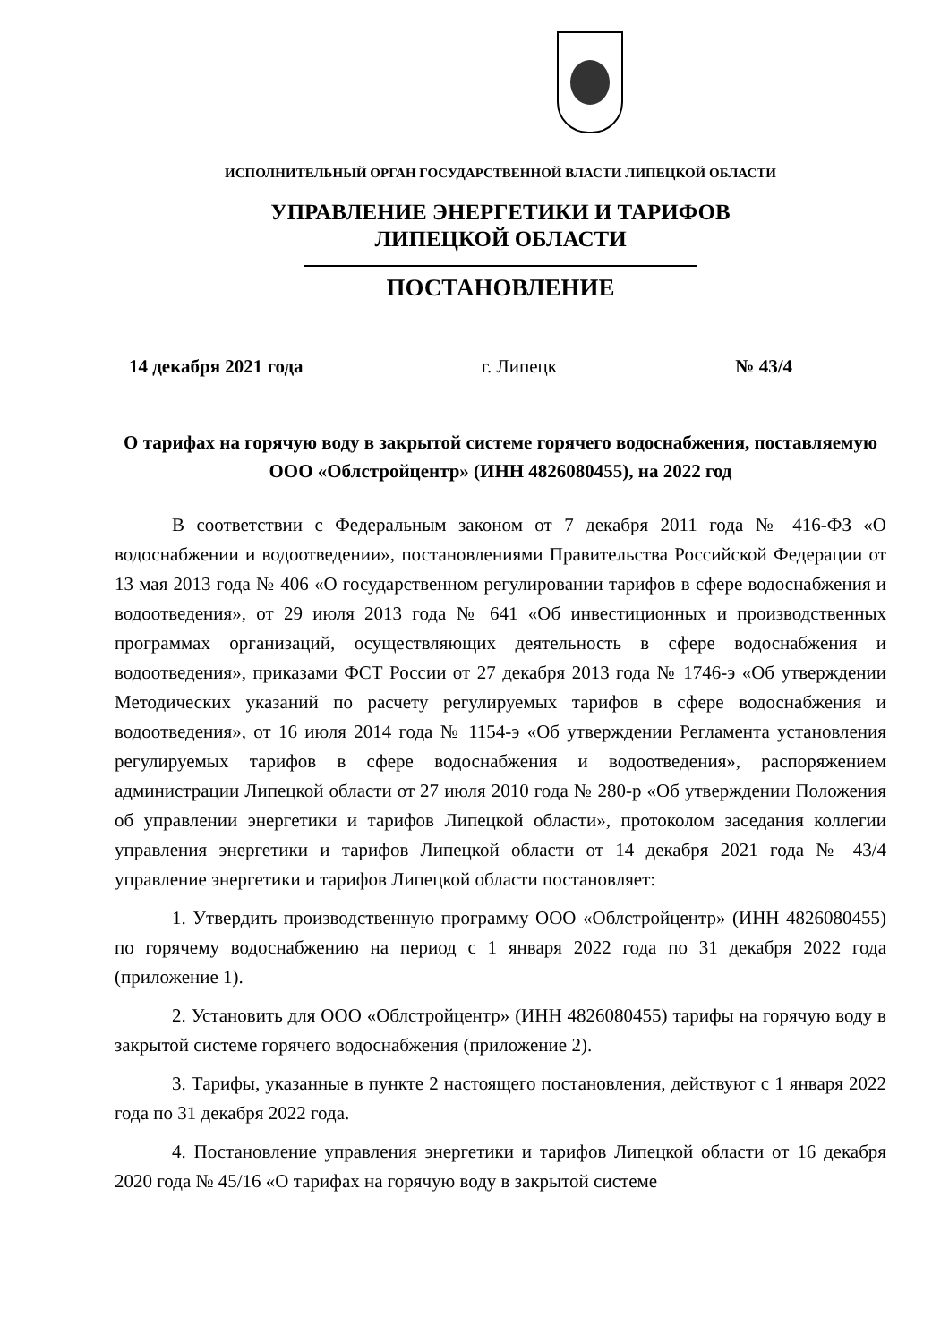ИСПОЛНИТЕЛЬНЫЙ ОРГАН ГОСУДАРСТВЕННОЙ ВЛАСТИ ЛИПЕЦКОЙ ОБЛАСТИ
УПРАВЛЕНИЕ ЭНЕРГЕТИКИ И ТАРИФОВ
ЛИПЕЦКОЙ ОБЛАСТИ
ПОСТАНОВЛЕНИЕ
14 декабря 2021 года г. Липецк № 43/4
О тарифах на горячую воду в закрытой системе горячего водоснабжения, поставляемую ООО «Облстройцентр» (ИНН 4826080455), на 2022 год
В соответствии с Федеральным законом от 7 декабря 2011 года № 416-ФЗ «О водоснабжении и водоотведении», постановлениями Правительства Российской Федерации от 13 мая 2013 года № 406 «О государственном регулировании тарифов в сфере водоснабжения и водоотведения», от 29 июля 2013 года № 641 «Об инвестиционных и производственных программах организаций, осуществляющих деятельность в сфере водоснабжения и водоотведения», приказами ФСТ России от 27 декабря 2013 года № 1746-э «Об утверждении Методических указаний по расчету регулируемых тарифов в сфере водоснабжения и водоотведения», от 16 июля 2014 года № 1154-э «Об утверждении Регламента установления регулируемых тарифов в сфере водоснабжения и водоотведения», распоряжением администрации Липецкой области от 27 июля 2010 года № 280-р «Об утверждении Положения об управлении энергетики и тарифов Липецкой области», протоколом заседания коллегии управления энергетики и тарифов Липецкой области от 14 декабря 2021 года № 43/4 управление энергетики и тарифов Липецкой области постановляет:
1. Утвердить производственную программу ООО «Облстройцентр» (ИНН 4826080455) по горячему водоснабжению на период с 1 января 2022 года по 31 декабря 2022 года (приложение 1).
2. Установить для ООО «Облстройцентр» (ИНН 4826080455) тарифы на горячую воду в закрытой системе горячего водоснабжения (приложение 2).
3. Тарифы, указанные в пункте 2 настоящего постановления, действуют с 1 января 2022 года по 31 декабря 2022 года.
4. Постановление управления энергетики и тарифов Липецкой области от 16 декабря 2020 года № 45/16 «О тарифах на горячую воду в закрытой системе